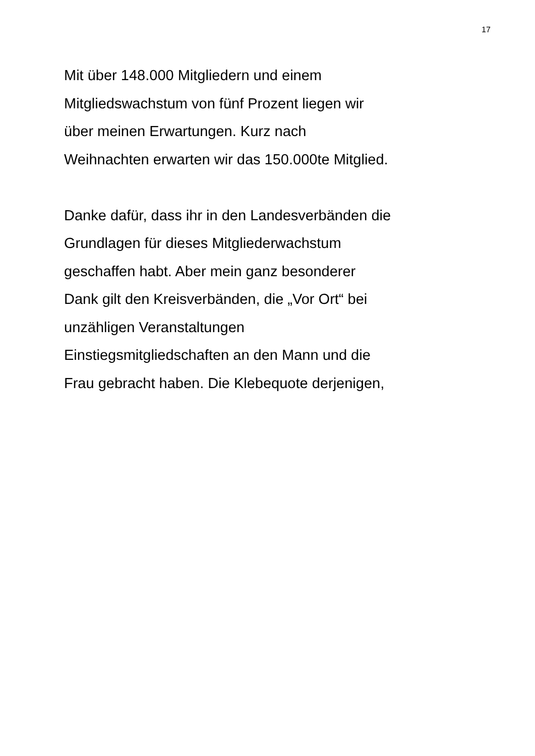17
Mit über 148.000 Mitgliedern und einem
Mitgliedswachstum von fünf Prozent liegen wir
über meinen Erwartungen. Kurz nach
Weihnachten erwarten wir das 150.000te Mitglied.
Danke dafür, dass ihr in den Landesverbänden die
Grundlagen für dieses Mitgliederwachstum
geschaffen habt. Aber mein ganz besonderer
Dank gilt den Kreisverbänden, die „Vor Ort“ bei
unzähligen Veranstaltungen
Einstiegsmitgliedschaften an den Mann und die
Frau gebracht haben. Die Klebequote derjenigen,